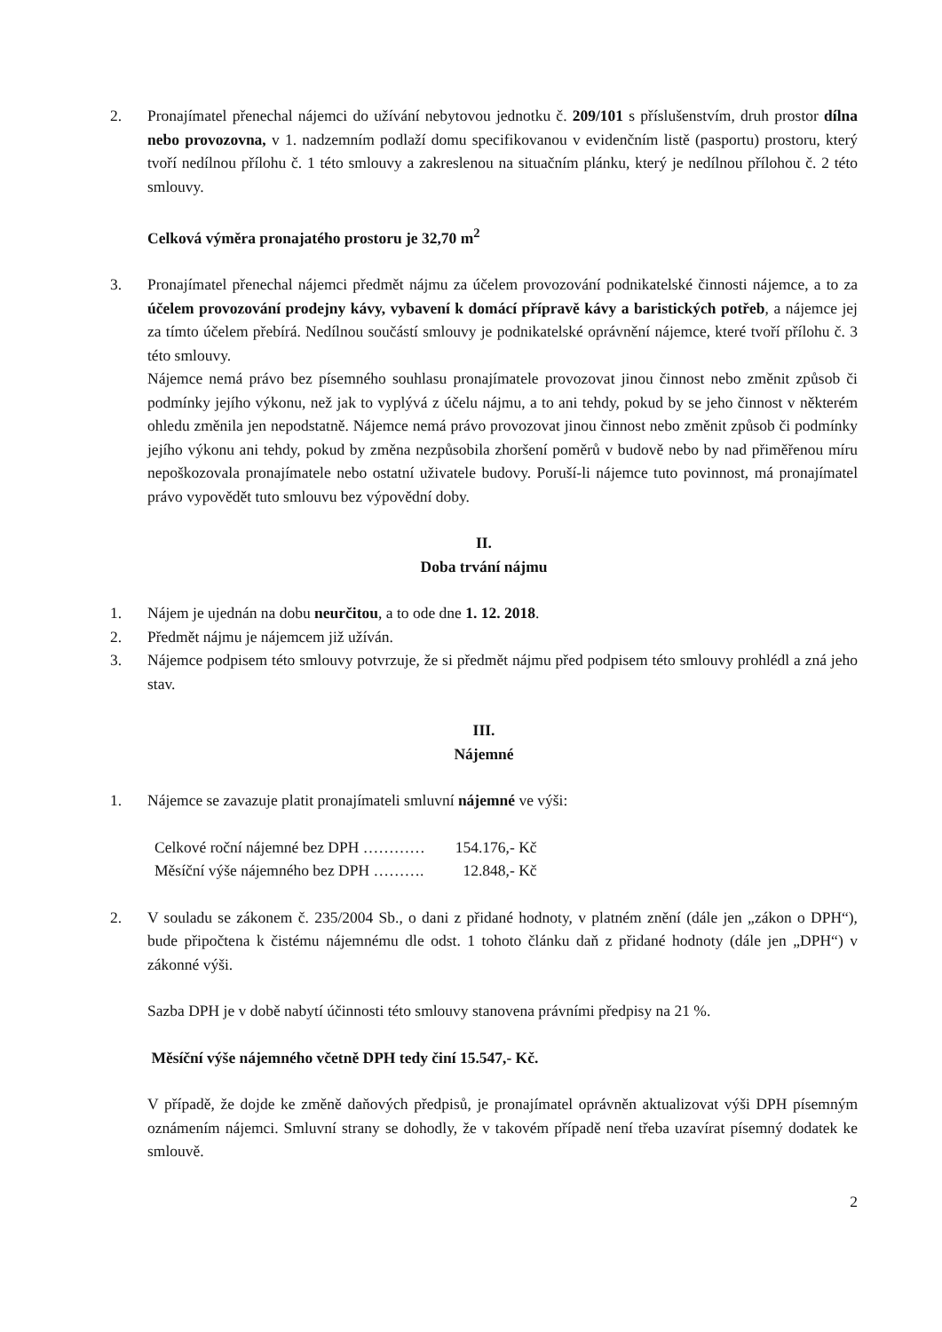2. Pronajímatel přenechal nájemci do užívání nebytovou jednotku č. 209/101 s příslušenstvím, druh prostor dílna nebo provozovna, v 1. nadzemním podlaží domu specifikovanou v evidenčním listě (pasportu) prostoru, který tvoří nedílnou přílohu č. 1 této smlouvy a zakreslenou na situačním plánku, který je nedílnou přílohou č. 2 této smlouvy.
Celková výměra pronajatého prostoru je 32,70 m<sup>2</sup>
3. Pronajímatel přenechal nájemci předmět nájmu za účelem provozování podnikatelské činnosti nájemce, a to za účelem provozování prodejny kávy, vybavení k domácí přípravě kávy a baristických potřeb, a nájemce jej za tímto účelem přebírá. Nedílnou součástí smlouvy je podnikatelské oprávnění nájemce, které tvoří přílohu č. 3 této smlouvy.
Nájemce nemá právo bez písemného souhlasu pronajímatele provozovat jinou činnost nebo změnit způsob či podmínky jejího výkonu, než jak to vyplývá z účelu nájmu, a to ani tehdy, pokud by se jeho činnost v některém ohledu změnila jen nepodstatně. Nájemce nemá právo provozovat jinou činnost nebo změnit způsob či podmínky jejího výkonu ani tehdy, pokud by změna nezpůsobila zhoršení poměrů v budově nebo by nad přiměřenou míru nepoškozovala pronajímatele nebo ostatní uživatele budovy. Poruší-li nájemce tuto povinnost, má pronajímatel právo vypovědět tuto smlouvu bez výpovědní doby.
II.
Doba trvání nájmu
1. Nájem je ujednán na dobu neurčitou, a to ode dne 1. 12. 2018.
2. Předmět nájmu je nájemcem již užíván.
3. Nájemce podpisem této smlouvy potvrzuje, že si předmět nájmu před podpisem této smlouvy prohlédl a zná jeho stav.
III.
Nájemné
1. Nájemce se zavazuje platit pronajímateli smluvní nájemné ve výši:
| Celkové roční nájemné bez DPH ………… | 154.176,- Kč |
| Měsíční výše nájemného bez DPH ………. | 12.848,- Kč |
2. V souladu se zákonem č. 235/2004 Sb., o dani z přidané hodnoty, v platném znění (dále jen „zákon o DPH“), bude připočtena k čistému nájemnému dle odst. 1 tohoto článku daň z přidané hodnoty (dále jen „DPH“) v zákonné výši.
Sazba DPH je v době nabytí účinnosti této smlouvy stanovena právními předpisy na 21 %.
Měsíční výše nájemného včetně DPH tedy činí 15.547,- Kč.
V případě, že dojde ke změně daňových předpisů, je pronajímatel oprávněn aktualizovat výši DPH písemným oznámením nájemci. Smluvní strany se dohodly, že v takovém případě není třeba uzavírat písemný dodatek ke smlouvě.
2